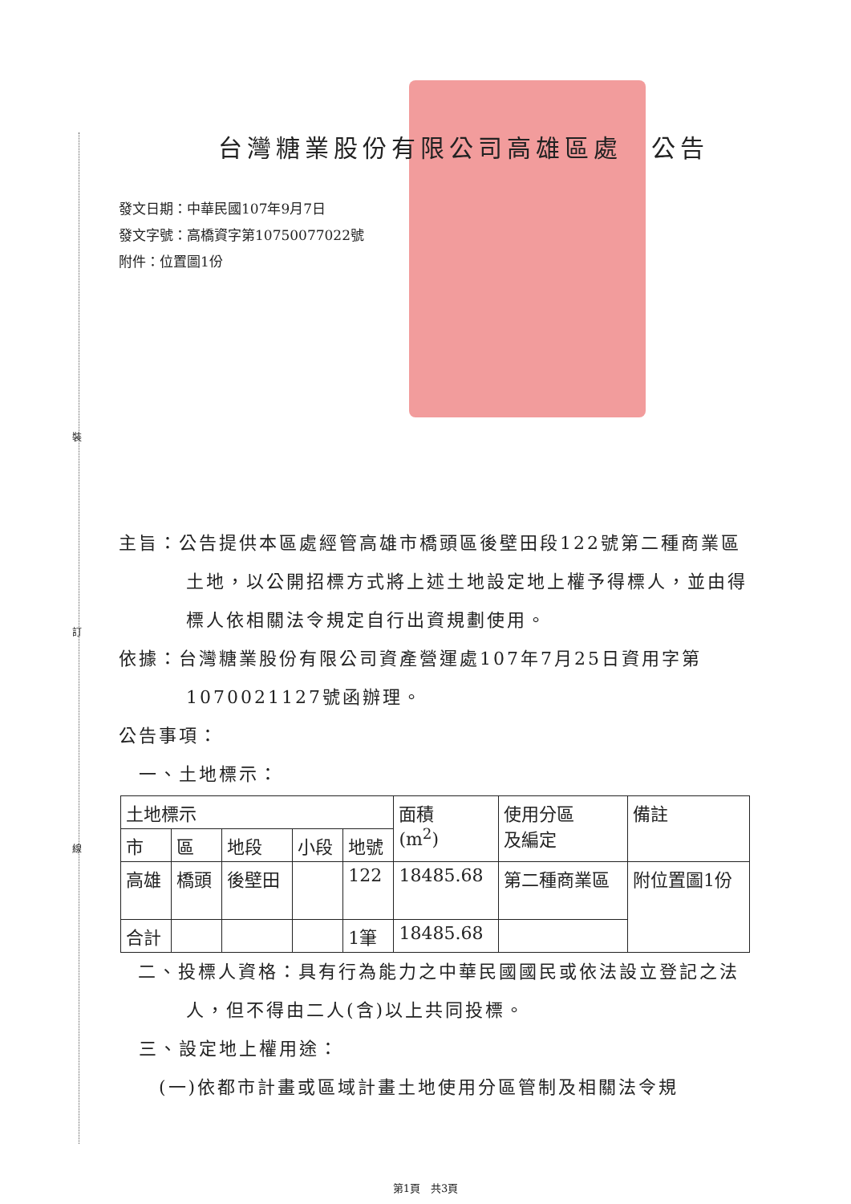裝
訂
線
台灣糖業股份有限公司高雄區處　公告
發文日期：中華民國107年9月7日
發文字號：高橋資字第10750077022號
附件：位置圖1份
主旨：公告提供本區處經管高雄市橋頭區後壁田段122號第二種商業區土地，以公開招標方式將上述土地設定地上權予得標人，並由得標人依相關法令規定自行出資規劃使用。
依據：台灣糖業股份有限公司資產營運處107年7月25日資用字第1070021127號函辦理。
公告事項：
　一、土地標示：
| 土地標示 | | | | | 面積 (m<sup>2</sup>) | 使用分區 及編定 | 備註 |
| --- | --- | --- | --- | --- | --- | --- | --- |
| 市 | 區 | 地段 | 小段 | 地號 | | | |
| 高雄 | 橋頭 | 後壁田 | | 122 | 18485.68 | 第二種商業區 | 附位置圖1份 |
| 合計 | | | | 1筆 | 18485.68 | | |
二、投標人資格：具有行為能力之中華民國國民或依法設立登記之法人，但不得由二人(含)以上共同投標。
　三、設定地上權用途：
　　(一)依都市計畫或區域計畫土地使用分區管制及相關法令規
第1頁　共3頁